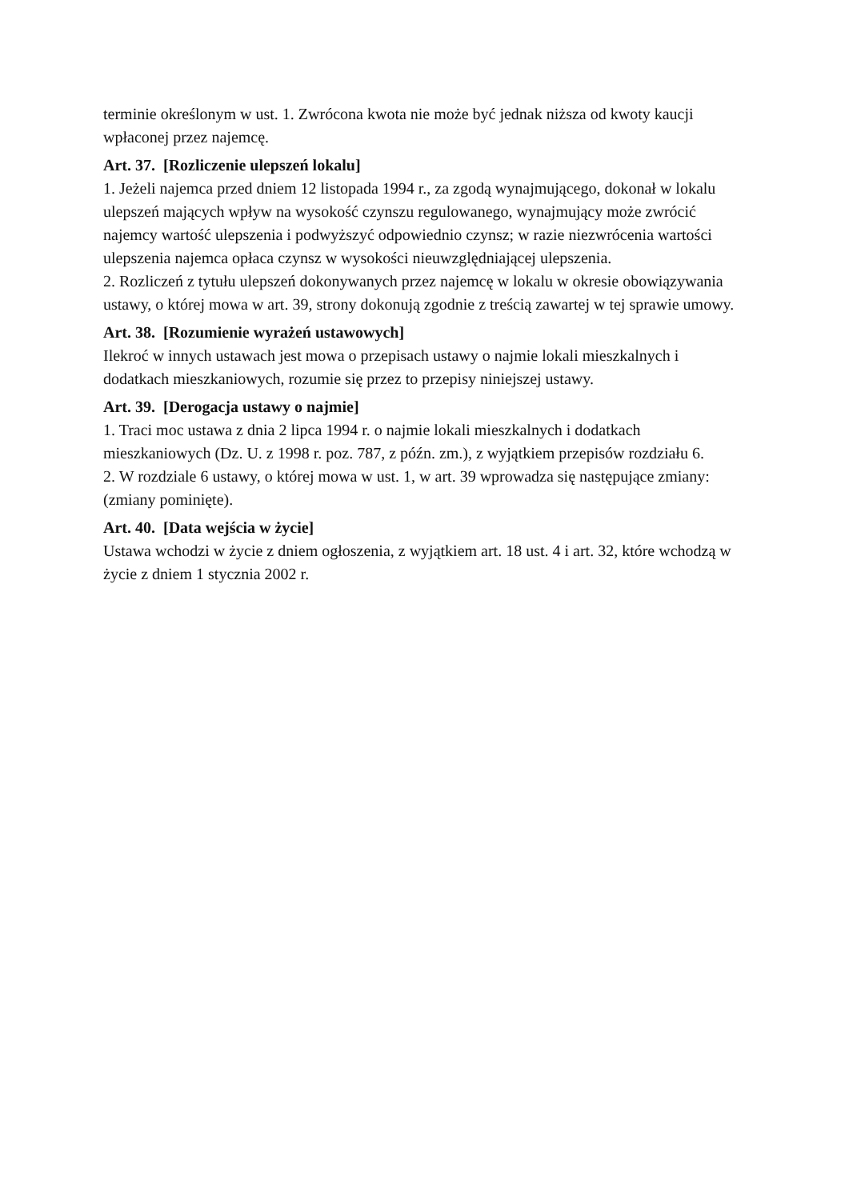terminie określonym w ust. 1. Zwrócona kwota nie może być jednak niższa od kwoty kaucji wpłaconej przez najemcę.
Art. 37. [Rozliczenie ulepszeń lokalu]
1. Jeżeli najemca przed dniem 12 listopada 1994 r., za zgodą wynajmującego, dokonał w lokalu ulepszeń mających wpływ na wysokość czynszu regulowanego, wynajmujący może zwrócić najemcy wartość ulepszenia i podwyższyć odpowiednio czynsz; w razie niezwrócenia wartości ulepszenia najemca opłaca czynsz w wysokości nieuwzględniającej ulepszenia.
2. Rozliczeń z tytułu ulepszeń dokonywanych przez najemcę w lokalu w okresie obowiązywania ustawy, o której mowa w art. 39, strony dokonują zgodnie z treścią zawartej w tej sprawie umowy.
Art. 38. [Rozumienie wyrażeń ustawowych]
Ilekroć w innych ustawach jest mowa o przepisach ustawy o najmie lokali mieszkalnych i dodatkach mieszkaniowych, rozumie się przez to przepisy niniejszej ustawy.
Art. 39. [Derogacja ustawy o najmie]
1. Traci moc ustawa z dnia 2 lipca 1994 r. o najmie lokali mieszkalnych i dodatkach mieszkaniowych (Dz. U. z 1998 r. poz. 787, z późn. zm.), z wyjątkiem przepisów rozdziału 6.
2. W rozdziale 6 ustawy, o której mowa w ust. 1, w art. 39 wprowadza się następujące zmiany: (zmiany pominięte).
Art. 40. [Data wejścia w życie]
Ustawa wchodzi w życie z dniem ogłoszenia, z wyjątkiem art. 18 ust. 4 i art. 32, które wchodzą w życie z dniem 1 stycznia 2002 r.